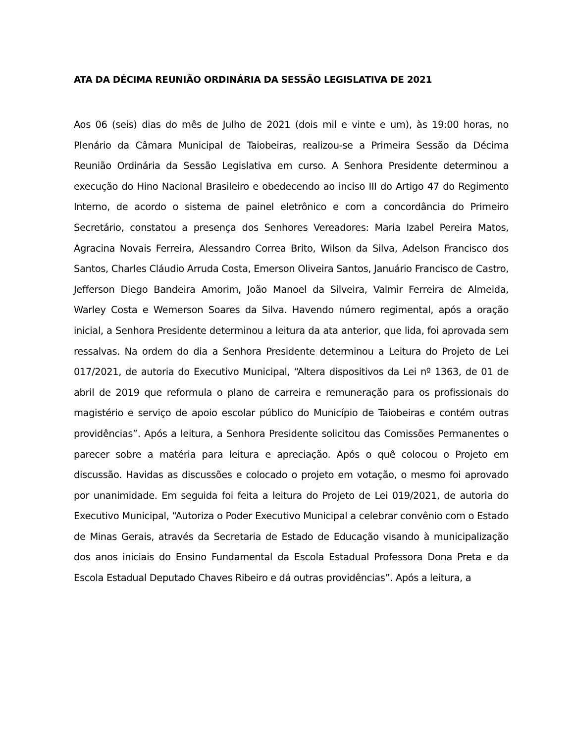ATA DA DÉCIMA REUNIÃO ORDINÁRIA DA SESSÃO LEGISLATIVA DE 2021
Aos 06 (seis) dias do mês de Julho de 2021 (dois mil e vinte e um), às 19:00 horas, no Plenário da Câmara Municipal de Taiobeiras, realizou-se a Primeira Sessão da Décima Reunião Ordinária da Sessão Legislativa em curso. A Senhora Presidente determinou a execução do Hino Nacional Brasileiro e obedecendo ao inciso III do Artigo 47 do Regimento Interno, de acordo o sistema de painel eletrônico e com a concordância do Primeiro Secretário, constatou a presença dos Senhores Vereadores: Maria Izabel Pereira Matos, Agracina Novais Ferreira, Alessandro Correa Brito, Wilson da Silva, Adelson Francisco dos Santos, Charles Cláudio Arruda Costa, Emerson Oliveira Santos, Januário Francisco de Castro, Jefferson Diego Bandeira Amorim, João Manoel da Silveira, Valmir Ferreira de Almeida, Warley Costa e Wemerson Soares da Silva. Havendo número regimental, após a oração inicial, a Senhora Presidente determinou a leitura da ata anterior, que lida, foi aprovada sem ressalvas. Na ordem do dia a Senhora Presidente determinou a Leitura do Projeto de Lei 017/2021, de autoria do Executivo Municipal, “Altera dispositivos da Lei nº 1363, de 01 de abril de 2019 que reformula o plano de carreira e remuneração para os profissionais do magistério e serviço de apoio escolar público do Município de Taiobeiras e contém outras providências”. Após a leitura, a Senhora Presidente solicitou das Comissões Permanentes o parecer sobre a matéria para leitura e apreciação. Após o quê colocou o Projeto em discussão. Havidas as discussões e colocado o projeto em votação, o mesmo foi aprovado por unanimidade. Em seguida foi feita a leitura do Projeto de Lei 019/2021, de autoria do Executivo Municipal, “Autoriza o Poder Executivo Municipal a celebrar convênio com o Estado de Minas Gerais, através da Secretaria de Estado de Educação visando à municipalização dos anos iniciais do Ensino Fundamental da Escola Estadual Professora Dona Preta e da Escola Estadual Deputado Chaves Ribeiro e dá outras providências”. Após a leitura, a